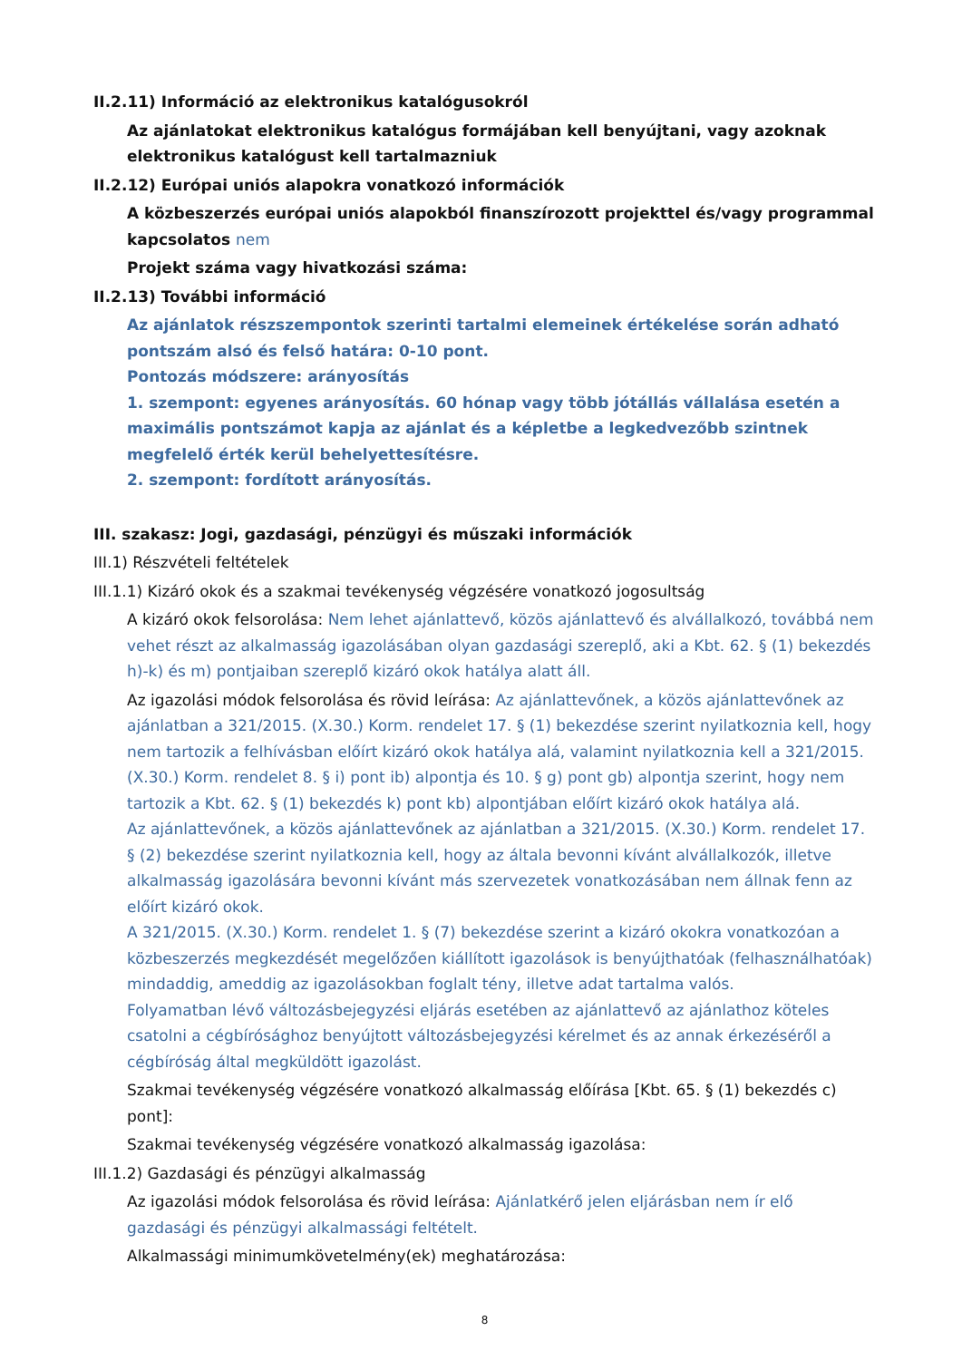II.2.11) Információ az elektronikus katalógusokról
Az ajánlatokat elektronikus katalógus formájában kell benyújtani, vagy azoknak elektronikus katalógust kell tartalmazniuk
II.2.12) Európai uniós alapokra vonatkozó információk
A közbeszerzés európai uniós alapokból finanszírozott projekttel és/vagy programmal kapcsolatos nem
Projekt száma vagy hivatkozási száma:
II.2.13) További információ
Az ajánlatok részszempontok szerinti tartalmi elemeinek értékelése során adható pontszám alsó és felső határa: 0-10 pont.
Pontozás módszere: arányosítás
1. szempont: egyenes arányosítás. 60 hónap vagy több jótállás vállalása esetén a maximális pontszámot kapja az ajánlat és a képletbe a legkedvezőbb szintnek megfelelő érték kerül behelyettesítésre.
2. szempont: fordított arányosítás.
III. szakasz: Jogi, gazdasági, pénzügyi és műszaki információk
III.1) Részvételi feltételek
III.1.1) Kizáró okok és a szakmai tevékenység végzésére vonatkozó jogosultság
A kizáró okok felsorolása: Nem lehet ajánlattevő, közös ajánlattevő és alvállalkozó, továbbá nem vehet részt az alkalmasság igazolásában olyan gazdasági szereplő, aki a Kbt. 62. § (1) bekezdés h)-k) és m) pontjaiban szereplő kizáró okok hatálya alatt áll.
Az igazolási módok felsorolása és rövid leírása: Az ajánlattevőnek, a közös ajánlattevőnek az ajánlatban a 321/2015. (X.30.) Korm. rendelet 17. § (1) bekezdése szerint nyilatkoznia kell, hogy nem tartozik a felhívásban előírt kizáró okok hatálya alá, valamint nyilatkoznia kell a 321/2015. (X.30.) Korm. rendelet 8. § i) pont ib) alpontja és 10. § g) pont gb) alpontja szerint, hogy nem tartozik a Kbt. 62. § (1) bekezdés k) pont kb) alpontjában előírt kizáró okok hatálya alá.
Az ajánlattevőnek, a közös ajánlattevőnek az ajánlatban a 321/2015. (X.30.) Korm. rendelet 17. § (2) bekezdése szerint nyilatkoznia kell, hogy az általa bevonni kívánt alvállalkozók, illetve alkalmasság igazolására bevonni kívánt más szervezetek vonatkozásában nem állnak fenn az előírt kizáró okok.
A 321/2015. (X.30.) Korm. rendelet 1. § (7) bekezdése szerint a kizáró okokra vonatkozóan a közbeszerzés megkezdését megelőzően kiállított igazolások is benyújthatóak (felhasználhatóak) mindaddig, ameddig az igazolásokban foglalt tény, illetve adat tartalma valós.
Folyamatban lévő változásbejegyzési eljárás esetében az ajánlattevő az ajánlathoz köteles csatolni a cégbírósághoz benyújtott változásbejegyzési kérelmet és az annak érkezéséről a cégbíróság által megküldött igazolást.
Szakmai tevékenység végzésére vonatkozó alkalmasság előírása [Kbt. 65. § (1) bekezdés c) pont]:
Szakmai tevékenység végzésére vonatkozó alkalmasság igazolása:
III.1.2) Gazdasági és pénzügyi alkalmasság
Az igazolási módok felsorolása és rövid leírása: Ajánlatkérő jelen eljárásban nem ír elő gazdasági és pénzügyi alkalmassági feltételt.
Alkalmassági minimumkövetelmény(ek) meghatározása:
8